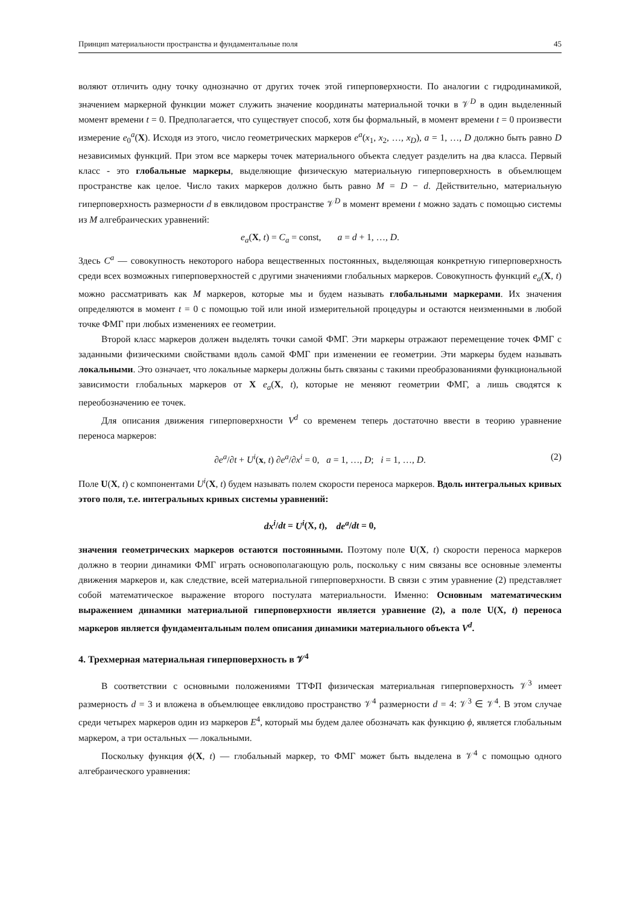Принцип материальности пространства и фундаментальные поля 45
воляют отличить одну точку однозначно от других точек этой гиперповерхности. По аналогии с гидродинамикой, значением маркерной функции может служить значение координаты материальной точки в 𝒱<sup>D</sup> в один выделенный момент времени t = 0. Предполагается, что существует способ, хотя бы формальный, в момент времени t = 0 произвести измерение e<sub>0</sub><sup>a</sup>(X). Исходя из этого, число геометрических маркеров e<sup>a</sup>(x<sub>1</sub>, x<sub>2</sub>, …, x<sub>D</sub>), a = 1, …, D должно быть равно D независимых функций. При этом все маркеры точек материального объекта следует разделить на два класса. Первый класс - это глобальные маркеры, выделяющие физическую материальную гиперповерхность в объемлющем пространстве как целое. Число таких маркеров должно быть равно M = D − d. Действительно, материальную гиперповерхность размерности d в евклидовом пространстве 𝒱<sup>D</sup> в момент времени t можно задать с помощью системы из M алгебраических уравнений:
e<sub>a</sub>(X, t) = C<sub>a</sub> = const, a = d + 1, …, D.
Здесь C<sup>a</sup> — совокупность некоторого набора вещественных постоянных, выделяющая конкретную гиперповерхность среди всех возможных гиперповерхностей с другими значениями глобальных маркеров. Совокупность функций e<sub>a</sub>(X, t) можно рассматривать как M маркеров, которые мы и будем называть глобальными маркерами. Их значения определяются в момент t = 0 с помощью той или иной измерительной процедуры и остаются неизменными в любой точке ФМГ при любых изменениях ее геометрии.
Второй класс маркеров должен выделять точки самой ФМГ. Эти маркеры отражают перемещение точек ФМГ с заданными физическими свойствами вдоль самой ФМГ при изменении ее геометрии. Эти маркеры будем называть локальными. Это означает, что локальные маркеры должны быть связаны с такими преобразованиями функциональной зависимости глобальных маркеров от X e<sub>a</sub>(X, t), которые не меняют геометрии ФМГ, а лишь сводятся к переобозначению ее точек.
Для описания движения гиперповерхности V<sup>d</sup> со временем теперь достаточно ввести в теорию уравнение переноса маркеров:
∂e<sup>a</sup>/∂t + U<sup>i</sup>(x, t) ∂e<sup>a</sup>/∂x<sup>i</sup> = 0, a = 1, …, D; i = 1, …, D. (2)
Поле U(X, t) с компонентами U<sup>i</sup>(X, t) будем называть полем скорости переноса маркеров. Вдоль интегральных кривых этого поля, т.е. интегральных кривых системы уравнений:
dx<sup>i</sup>/dt = U<sup>i</sup>(X, t), de<sup>a</sup>/dt = 0,
значения геометрических маркеров остаются постоянными. Поэтому поле U(X, t) скорости переноса маркеров должно в теории динамики ФМГ играть основополагающую роль, поскольку с ним связаны все основные элементы движения маркеров и, как следствие, всей материальной гиперповерхности. В связи с этим уравнение (2) представляет собой математическое выражение второго постулата материальности. Именно: Основным математическим выражением динамики материальной гиперповерхности является уравнение (2), а поле U(X, t) переноса маркеров является фундаментальным полем описания динамики материального объекта V<sup>d</sup>.
4. Трехмерная материальная гиперповерхность в 𝒱<sup>4</sup>
В соответствии с основными положениями ТТФП физическая материальная гиперповерхность 𝒱<sup>3</sup> имеет размерность d = 3 и вложена в объемлющее евклидово пространство 𝒱<sup>4</sup> размерности d = 4: 𝒱<sup>3</sup> ∈ 𝒱<sup>4</sup>. В этом случае среди четырех маркеров один из маркеров E<sup>4</sup>, который мы будем далее обозначать как функцию ϕ, является глобальным маркером, а три остальных — локальными.
Поскольку функция ϕ(X, t) — глобальный маркер, то ФМГ может быть выделена в 𝒱<sup>4</sup> с помощью одного алгебраического уравнения: